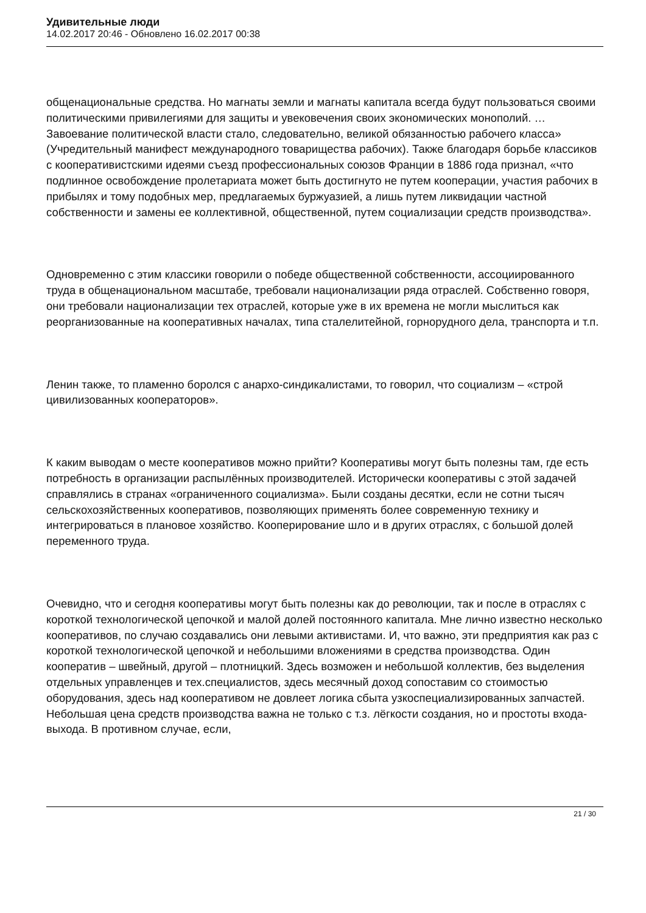Удивительные люди
14.02.2017 20:46 - Обновлено 16.02.2017 00:38
общенациональные средства. Но магнаты земли и магнаты капитала всегда будут пользоваться своими политическими привилегиями для защиты и увековечения своих экономических монополий. … Завоевание политической власти стало, следовательно, великой обязанностью рабочего класса» (Учредительный манифест международного товарищества рабочих). Также благодаря борьбе классиков с кооперативистскими идеями съезд профессиональных союзов Франции в 1886 года признал, «что подлинное освобождение пролетариата может быть достигнуто не путем кооперации, участия рабочих в прибылях и тому подобных мер, предлагаемых буржуазией, а лишь путем ликвидации частной собственности и замены ее коллективной, общественной, путем социализации средств производства».
Одновременно с этим классики говорили о победе общественной собственности, ассоциированного труда в общенациональном масштабе, требовали национализации ряда отраслей. Собственно говоря, они требовали национализации тех отраслей, которые уже в их времена не могли мыслиться как реорганизованные на кооперативных началах, типа сталелитейной, горнорудного дела, транспорта и т.п.
Ленин также, то пламенно боролся с анархо-синдикалистами, то говорил, что социализм – «строй цивилизованных кооператоров».
К каким выводам о месте кооперативов можно прийти? Кооперативы могут быть полезны там, где есть потребность в организации распылённых производителей. Исторически кооперативы с этой задачей справлялись в странах «ограниченного социализма». Были созданы десятки, если не сотни тысяч сельскохозяйственных кооперативов, позволяющих применять более современную технику и интегрироваться в плановое хозяйство. Кооперирование шло и в других отраслях, с большой долей переменного труда.
Очевидно, что и сегодня кооперативы могут быть полезны как до революции, так и после в отраслях с короткой технологической цепочкой и малой долей постоянного капитала. Мне лично известно несколько кооперативов, по случаю создавались они левыми активистами. И, что важно, эти предприятия как раз с короткой технологической цепочкой и небольшими вложениями в средства производства. Один кооператив – швейный, другой – плотницкий. Здесь возможен и небольшой коллектив, без выделения отдельных управленцев и тех.специалистов, здесь месячный доход сопоставим со стоимостью оборудования, здесь над кооперативом не довлеет логика сбыта узкоспециализированных запчастей. Небольшая цена средств производства важна не только с т.з. лёгкости создания, но и простоты входа-выхода. В противном случае, если,
21 / 30